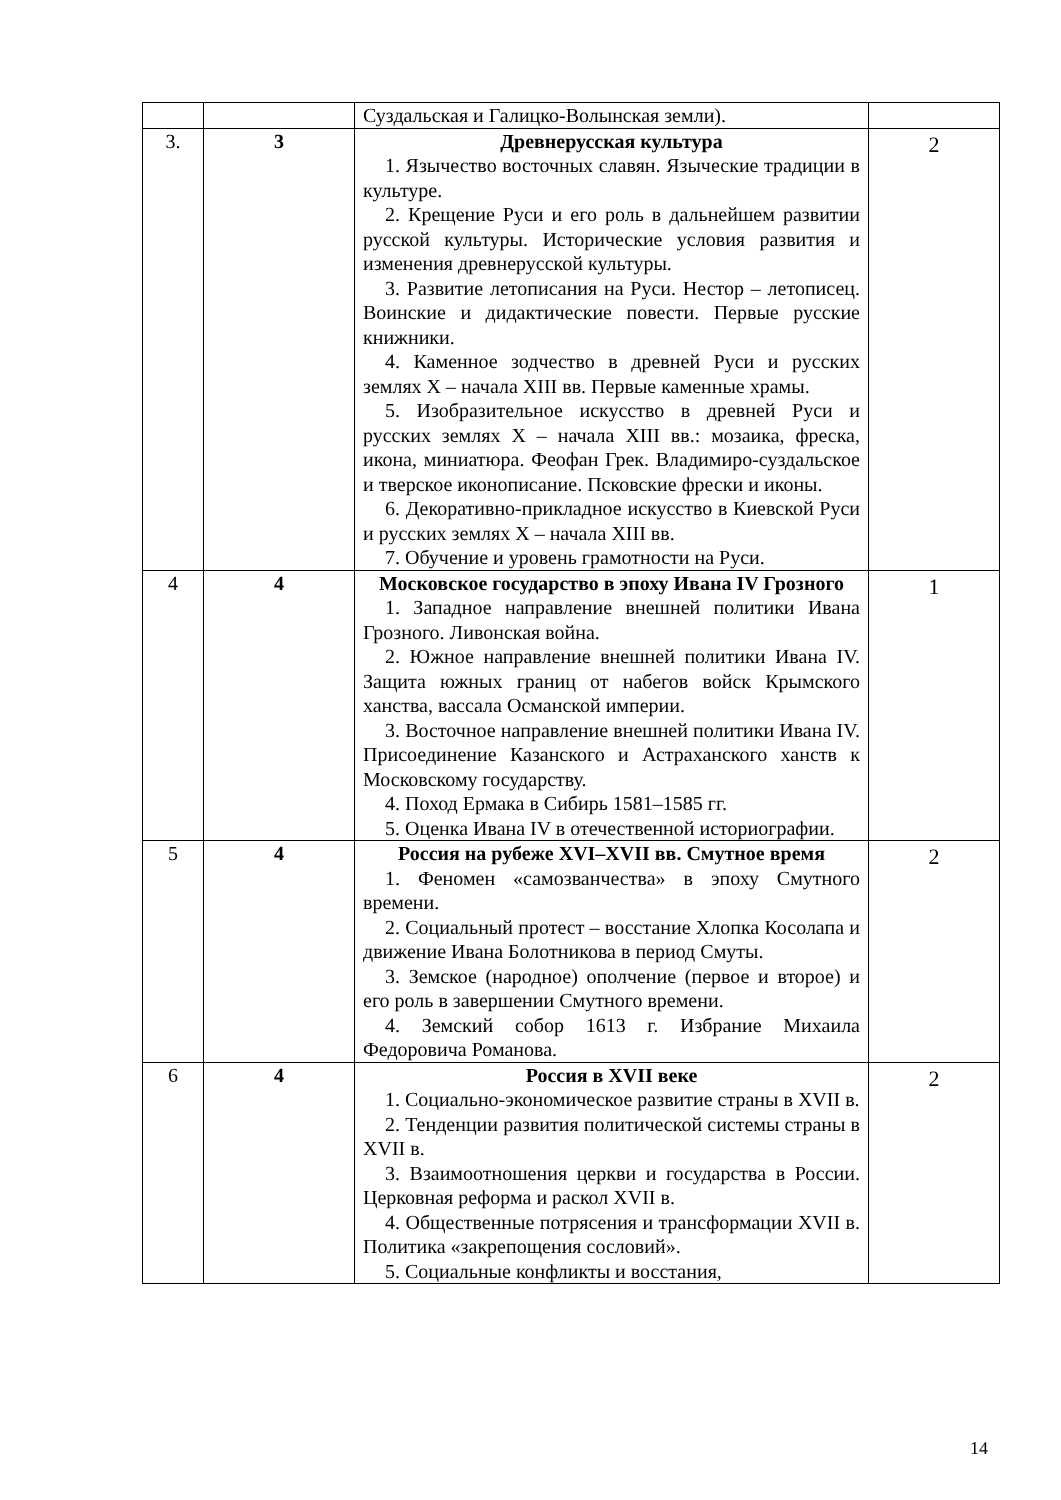| | | Суздальская и Галицко-Волынская земли). | |
| 3. | 3 | Древнерусская культура 1. Язычество восточных славян. Языческие традиции в культуре. 2. Крещение Руси и его роль в дальнейшем развитии русской культуры. Исторические условия развития и изменения древнерусской культуры. 3. Развитие летописания на Руси. Нестор – летописец. Воинские и дидактические повести. Первые русские книжники. 4. Каменное зодчество в древней Руси и русских землях X – начала XIII вв. Первые каменные храмы. 5. Изобразительное искусство в древней Руси и русских землях X – начала XIII вв.: мозаика, фреска, икона, миниатюра. Феофан Грек. Владимиро-суздальское и тверское иконописание. Псковские фрески и иконы. 6. Декоративно-прикладное искусство в Киевской Руси и русских землях X – начала XIII вв. 7. Обучение и уровень грамотности на Руси. | 2 |
| 4 | 4 | Московское государство в эпоху Ивана IV Грозного 1. Западное направление внешней политики Ивана Грозного. Ливонская война. 2. Южное направление внешней политики Ивана IV. Защита южных границ от набегов войск Крымского ханства, вассала Османской империи. 3. Восточное направление внешней политики Ивана IV. Присоединение Казанского и Астраханского ханств к Московскому государству. 4. Поход Ермака в Сибирь 1581–1585 гг. 5. Оценка Ивана IV в отечественной историографии. | 1 |
| 5 | 4 | Россия на рубеже XVI–XVII вв. Смутное время 1. Феномен «самозванчества» в эпоху Смутного времени. 2. Социальный протест – восстание Хлопка Косолапа и движение Ивана Болотникова в период Смуты. 3. Земское (народное) ополчение (первое и второе) и его роль в завершении Смутного времени. 4. Земский собор 1613 г. Избрание Михаила Федоровича Романова. | 2 |
| 6 | 4 | Россия в XVII веке 1. Социально-экономическое развитие страны в XVII в. 2. Тенденции развития политической системы страны в XVII в. 3. Взаимоотношения церкви и государства в России. Церковная реформа и раскол XVII в. 4. Общественные потрясения и трансформации XVII в. Политика «закрепощения сословий». 5. Социальные конфликты и восстания, | 2 |
14